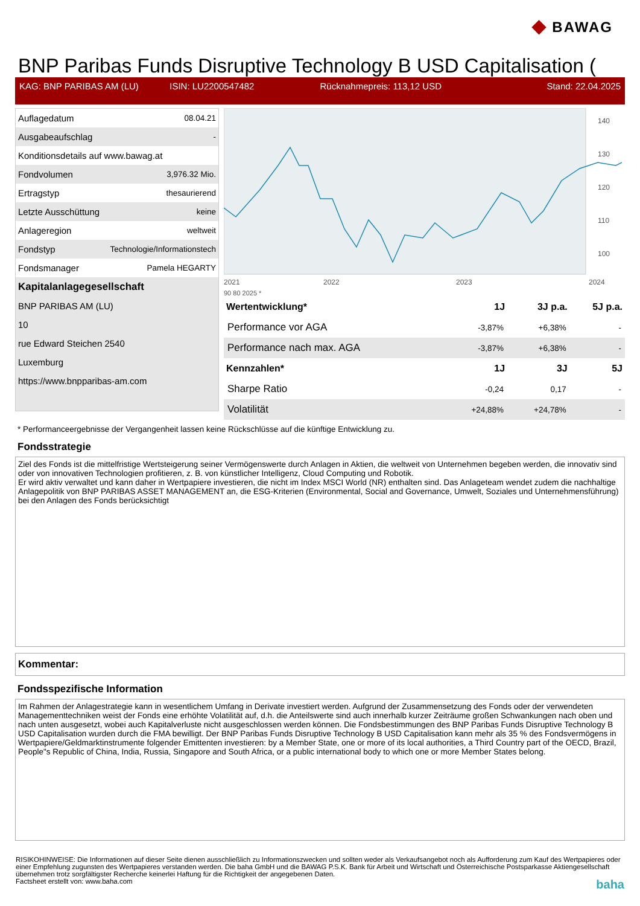◆ BAWAG
BNP Paribas Funds Disruptive Technology B USD Capitalisation (
KAG: BNP PARIBAS AM (LU) ISIN: LU2200547482 Rücknahmepreis: 113,12 USD Stand: 22.04.2025
| Auflagedatum | 08.04.21 |
| Ausgabeaufschlag | - |
| Konditionsdetails auf www.bawag.at | |
| Fondvolumen | 3,976.32 Mio. |
| Ertragstyp | thesaurierend |
| Letzte Ausschüttung | keine |
| Anlageregion | weltweit |
| Fondstyp | Technologie/Informationstech |
| Fondsmanager | Pamela HEGARTY |
| Kapitalanlagegesellschaft | |
| BNP PARIBAS AM (LU) | |
| 10 | |
| rue Edward Steichen 2540 | |
| Luxemburg | |
| https://www.bnpparibas-am.com | |
140
130
120
110
100
2021
2022
2023
2024
90 80 2025 *
| Wertentwicklung* | 1J | 3J p.a. | 5J p.a. |
| --- | --- | --- | --- |
| Performance vor AGA | -3,87% | +6,38% | - |
| Performance nach max. AGA | -3,87% | +6,38% | - |
| Kennzahlen* | 1J | 3J | 5J |
| Sharpe Ratio | -0,24 | 0,17 | - |
| Volatilität | +24,88% | +24,78% | - |
* Performanceergebnisse der Vergangenheit lassen keine Rückschlüsse auf die künftige Entwicklung zu.
Fondsstrategie
Ziel des Fonds ist die mittelfristige Wertsteigerung seiner Vermögenswerte durch Anlagen in Aktien, die weltweit von Unternehmen begeben werden, die innovativ sind oder von innovativen Technologien profitieren, z. B. von künstlicher Intelligenz, Cloud Computing und Robotik.
Er wird aktiv verwaltet und kann daher in Wertpapiere investieren, die nicht im Index MSCI World (NR) enthalten sind. Das Anlageteam wendet zudem die nachhaltige Anlagepolitik von BNP PARIBAS ASSET MANAGEMENT an, die ESG-Kriterien (Environmental, Social and Governance, Umwelt, Soziales und Unternehmensführung) bei den Anlagen des Fonds berücksichtigt
Kommentar:
Fondsspezifische Information
Im Rahmen der Anlagestrategie kann in wesentlichem Umfang in Derivate investiert werden. Aufgrund der Zusammensetzung des Fonds oder der verwendeten Managementtechniken weist der Fonds eine erhöhte Volatilität auf, d.h. die Anteilswerte sind auch innerhalb kurzer Zeiträume großen Schwankungen nach oben und nach unten ausgesetzt, wobei auch Kapitalverluste nicht ausgeschlossen werden können. Die Fondsbestimmungen des BNP Paribas Funds Disruptive Technology B USD Capitalisation wurden durch die FMA bewilligt. Der BNP Paribas Funds Disruptive Technology B USD Capitalisation kann mehr als 35 % des Fondsvermögens in Wertpapiere/Geldmarktinstrumente folgender Emittenten investieren: by a Member State, one or more of its local authorities, a Third Country part of the OECD, Brazil, People"s Republic of China, India, Russia, Singapore and South Africa, or a public international body to which one or more Member States belong.
RISIKOHINWEISE: Die Informationen auf dieser Seite dienen ausschließlich zu Informationszwecken und sollten weder als Verkaufsangebot noch als Aufforderung zum Kauf des Wertpapieres oder einer Empfehlung zugunsten des Wertpapieres verstanden werden. Die baha GmbH und die BAWAG P.S.K. Bank für Arbeit und Wirtschaft und Österreichische Postsparkasse Aktiengesellschaft übernehmen trotz sorgfältigster Recherche keinerlei Haftung für die Richtigkeit der angegebenen Daten.
Factsheet erstellt von: www.baha.com baha